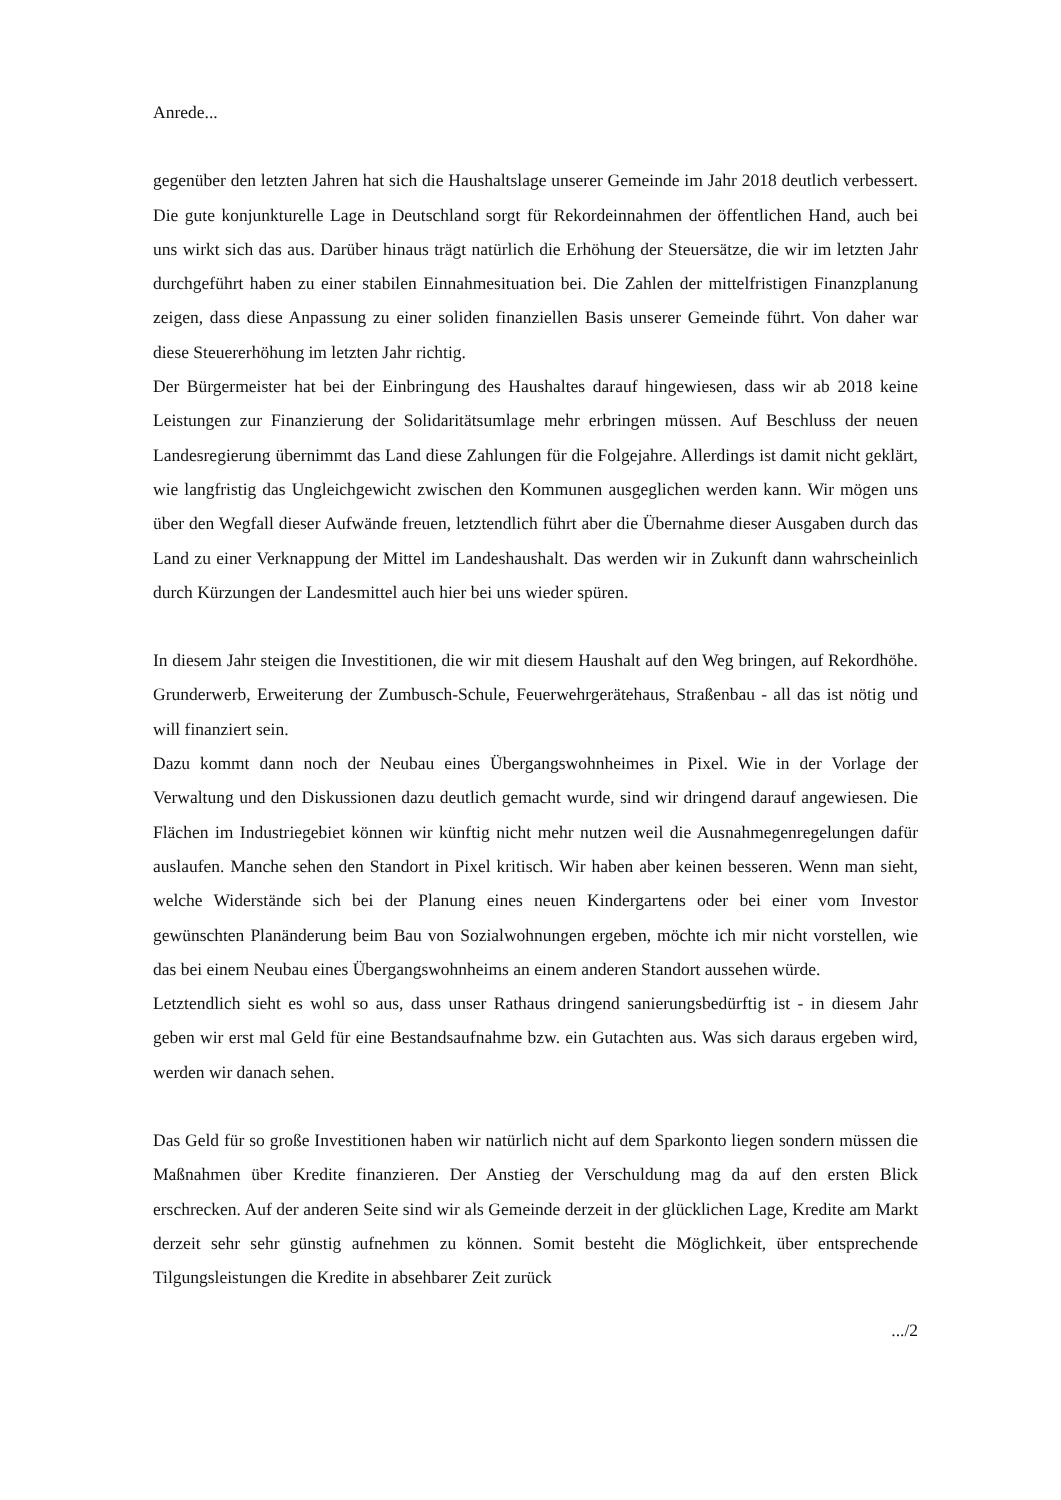Anrede...
gegenüber den letzten Jahren hat sich die Haushaltslage unserer Gemeinde im Jahr 2018 deutlich verbessert. Die gute konjunkturelle Lage in Deutschland sorgt für Rekordeinnahmen der öffentlichen Hand, auch bei uns wirkt sich das aus. Darüber hinaus trägt natürlich die Erhöhung der Steuersätze, die wir im letzten Jahr durchgeführt haben zu einer stabilen Einnahmesituation bei. Die Zahlen der mittelfristigen Finanzplanung zeigen, dass diese Anpassung zu einer soliden finanziellen Basis unserer Gemeinde führt. Von daher war diese Steuererhöhung im letzten Jahr richtig.
Der Bürgermeister hat bei der Einbringung des Haushaltes darauf hingewiesen, dass wir ab 2018 keine Leistungen zur Finanzierung der Solidaritätsumlage mehr erbringen müssen. Auf Beschluss der neuen Landesregierung übernimmt das Land diese Zahlungen für die Folgejahre. Allerdings ist damit nicht geklärt, wie langfristig das Ungleichgewicht zwischen den Kommunen ausgeglichen werden kann. Wir mögen uns über den Wegfall dieser Aufwände freuen, letztendlich führt aber die Übernahme dieser Ausgaben durch das Land zu einer Verknappung der Mittel im Landeshaushalt. Das werden wir in Zukunft dann wahrscheinlich durch Kürzungen der Landesmittel auch hier bei uns wieder spüren.
In diesem Jahr steigen die Investitionen, die wir mit diesem Haushalt auf den Weg bringen, auf Rekordhöhe. Grunderwerb, Erweiterung der Zumbusch-Schule, Feuerwehrgerätehaus, Straßenbau - all das ist nötig und will finanziert sein.
Dazu kommt dann noch der Neubau eines Übergangswohnheimes in Pixel. Wie in der Vorlage der Verwaltung und den Diskussionen dazu deutlich gemacht wurde, sind wir dringend darauf angewiesen. Die Flächen im Industriegebiet können wir künftig nicht mehr nutzen weil die Ausnahmegenregelungen dafür auslaufen. Manche sehen den Standort in Pixel kritisch. Wir haben aber keinen besseren. Wenn man sieht, welche Widerstände sich bei der Planung eines neuen Kindergartens oder bei einer vom Investor gewünschten Planänderung beim Bau von Sozialwohnungen ergeben, möchte ich mir nicht vorstellen, wie das bei einem Neubau eines Übergangswohnheims an einem anderen Standort aussehen würde.
Letztendlich sieht es wohl so aus, dass unser Rathaus dringend sanierungsbedürftig ist - in diesem Jahr geben wir erst mal Geld für eine Bestandsaufnahme bzw. ein Gutachten aus. Was sich daraus ergeben wird, werden wir danach sehen.
Das Geld für so große Investitionen haben wir natürlich nicht auf dem Sparkonto liegen sondern müssen die Maßnahmen über Kredite finanzieren. Der Anstieg der Verschuldung mag da auf den ersten Blick erschrecken. Auf der anderen Seite sind wir als Gemeinde derzeit in der glücklichen Lage, Kredite am Markt derzeit sehr sehr günstig aufnehmen zu können. Somit besteht die Möglichkeit, über entsprechende Tilgungsleistungen die Kredite in absehbarer Zeit zurück
.../2